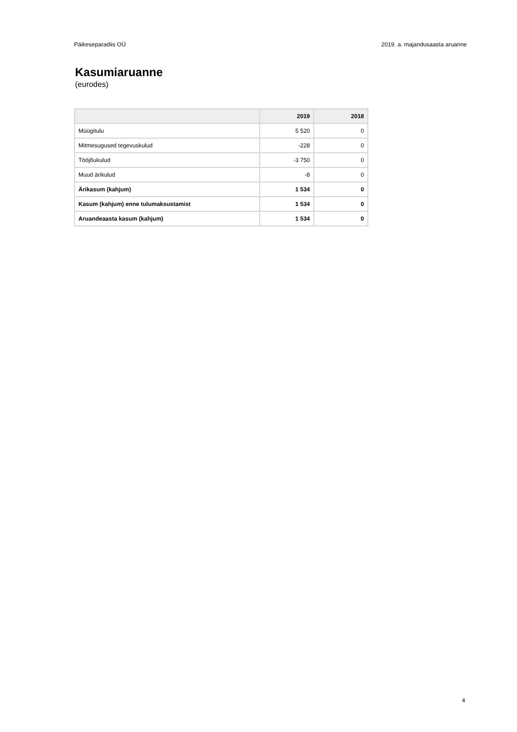Päikeseparadiis OÜ 2019. a. majandusaasta aruanne
Kasumiaruanne
(eurodes)
| | 2019 | 2018 |
| --- | --- | --- |
| Müügitulu | 5 520 | 0 |
| Mitmesugused tegevuskulud | -228 | 0 |
| Tööjõukulud | -3 750 | 0 |
| Muud ärikulud | -8 | 0 |
| Ärikasum (kahjum) | 1 534 | 0 |
| Kasum (kahjum) enne tulumaksustamist | 1 534 | 0 |
| Aruandeaasta kasum (kahjum) | 1 534 | 0 |
4